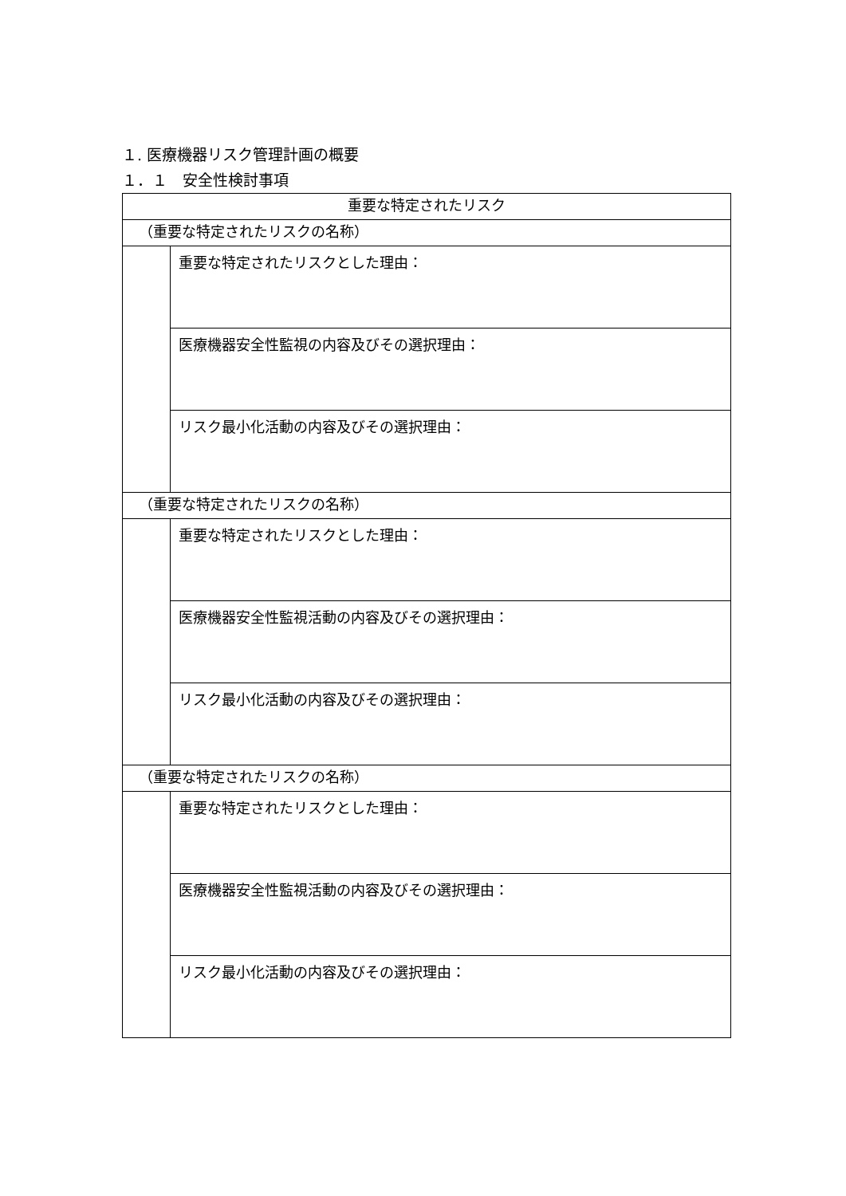１. 医療機器リスク管理計画の概要
１．１　安全性検討事項
| 重要な特定されたリスク | |
| （重要な特定されたリスクの名称） | |
| | 重要な特定されたリスクとした理由： |
| | 医療機器安全性監視の内容及びその選択理由： |
| | リスク最小化活動の内容及びその選択理由： |
| （重要な特定されたリスクの名称） | |
| | 重要な特定されたリスクとした理由： |
| | 医療機器安全性監視活動の内容及びその選択理由： |
| | リスク最小化活動の内容及びその選択理由： |
| （重要な特定されたリスクの名称） | |
| | 重要な特定されたリスクとした理由： |
| | 医療機器安全性監視活動の内容及びその選択理由： |
| | リスク最小化活動の内容及びその選択理由： |